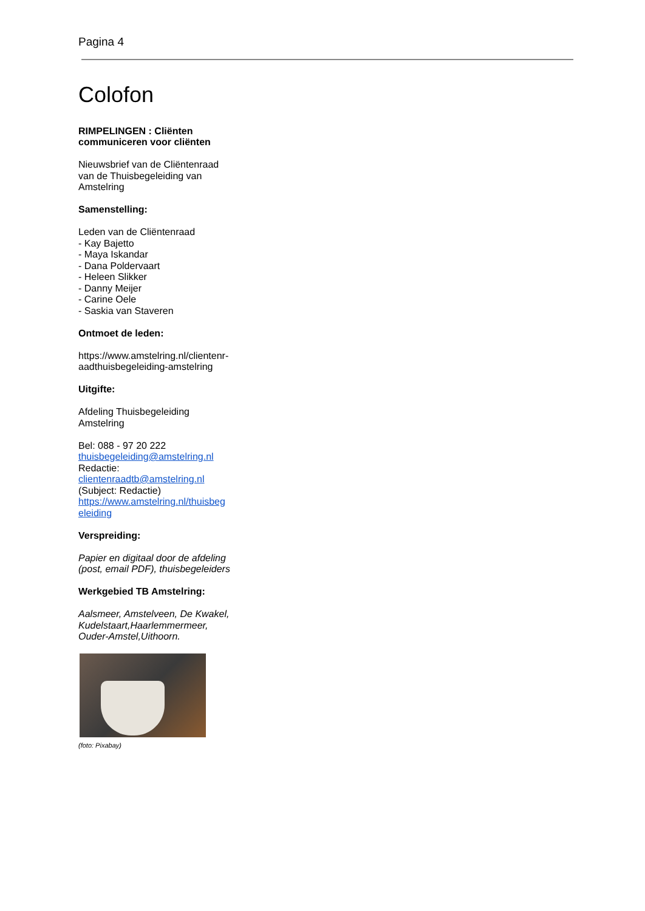Pagina 4
Colofon
RIMPELINGEN : Cliënten communiceren voor cliënten
Nieuwsbrief van de Cliëntenraad van de Thuisbegeleiding van Amstelring
Samenstelling:
Leden van de Cliëntenraad
- Kay Bajetto
- Maya Iskandar
- Dana Poldervaart
- Heleen Slikker
- Danny Meijer
- Carine Oele
- Saskia van Staveren
Ontmoet de leden:
https://www.amstelring.nl/clientenr-aadthuisbegeleiding-amstelring
Uitgifte:
Afdeling Thuisbegeleiding Amstelring
Bel: 088 - 97 20 222
thuisbegeleiding@amstelring.nl
Redactie:
clientenraadtb@amstelring.nl
(Subject: Redactie)
https://www.amstelring.nl/thuisbeg eleiding
Verspreiding:
Papier en digitaal door de afdeling (post, email PDF), thuisbegeleiders
Werkgebied TB Amstelring:
Aalsmeer, Amstelveen, De Kwakel, Kudelstaart,Haarlemmermeer, Ouder-Amstel,Uithoorn.
(foto: Pixabay)